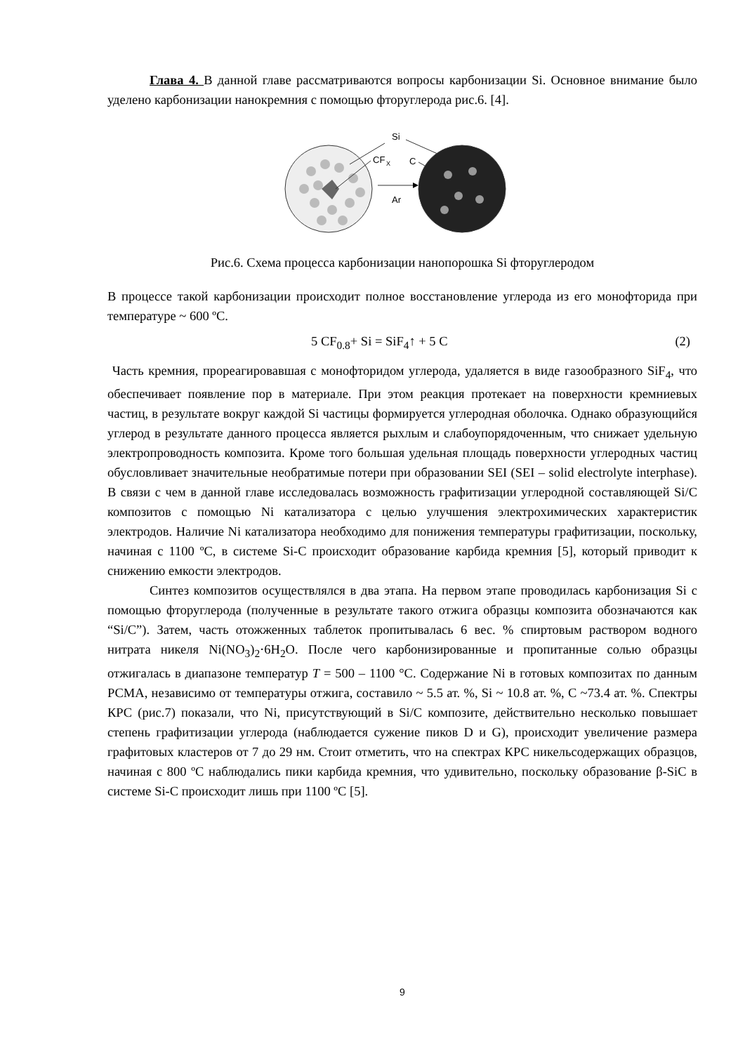Глава 4. В данной главе рассматриваются вопросы карбонизации Si. Основное внимание было уделено карбонизации нанокремния с помощью фторуглерода рис.6. [4].
CF
X
Si
C
Ar
Рис.6. Схема процесса карбонизации нанопорошка Si фторуглеродом
В процессе такой карбонизации происходит полное восстановление углерода из его монофторида при температуре ~ 600 ºC.
5 CF<sub>0.8</sub>+ Si = SiF<sub>4</sub>↑ + 5 C (2)
Часть кремния, прореагировавшая с монофторидом углерода, удаляется в виде газообразного SiF<sub>4</sub>, что обеспечивает появление пор в материале. При этом реакция протекает на поверхности кремниевых частиц, в результате вокруг каждой Si частицы формируется углеродная оболочка. Однако образующийся углерод в результате данного процесса является рыхлым и слабоупорядоченным, что снижает удельную электропроводность композита. Кроме того большая удельная площадь поверхности углеродных частиц обусловливает значительные необратимые потери при образовании SEI (SEI – solid electrolyte interphase). В связи с чем в данной главе исследовалась возможность графитизации углеродной составляющей Si/C композитов с помощью Ni катализатора с целью улучшения электрохимических характеристик электродов. Наличие Ni катализатора необходимо для понижения температуры графитизации, поскольку, начиная с 1100 ºC, в системе Si-C происходит образование карбида кремния [5], который приводит к снижению емкости электродов.
Синтез композитов осуществлялся в два этапа. На первом этапе проводилась карбонизация Si с помощью фторуглерода (полученные в результате такого отжига образцы композита обозначаются как “Si/C”). Затем, часть отожженных таблеток пропитывалась 6 вес. % спиртовым раствором водного нитрата никеля Ni(NO<sub>3</sub>)<sub>2</sub>·6H<sub>2</sub>O. После чего карбонизированные и пропитанные солью образцы отжигалась в диапазоне температур T = 500 – 1100 °C. Содержание Ni в готовых композитах по данным РСМА, независимо от температуры отжига, составило ~ 5.5 ат. %, Si ~ 10.8 ат. %, C ~73.4 ат. %. Спектры КРС (рис.7) показали, что Ni, присутствующий в Si/C композите, действительно несколько повышает степень графитизации углерода (наблюдается сужение пиков D и G), происходит увеличение размера графитовых кластеров от 7 до 29 нм. Стоит отметить, что на спектрах КРС никельсодержащих образцов, начиная с 800 ºC наблюдались пики карбида кремния, что удивительно, поскольку образование β-SiC в системе Si-C происходит лишь при 1100 ºC [5].
9